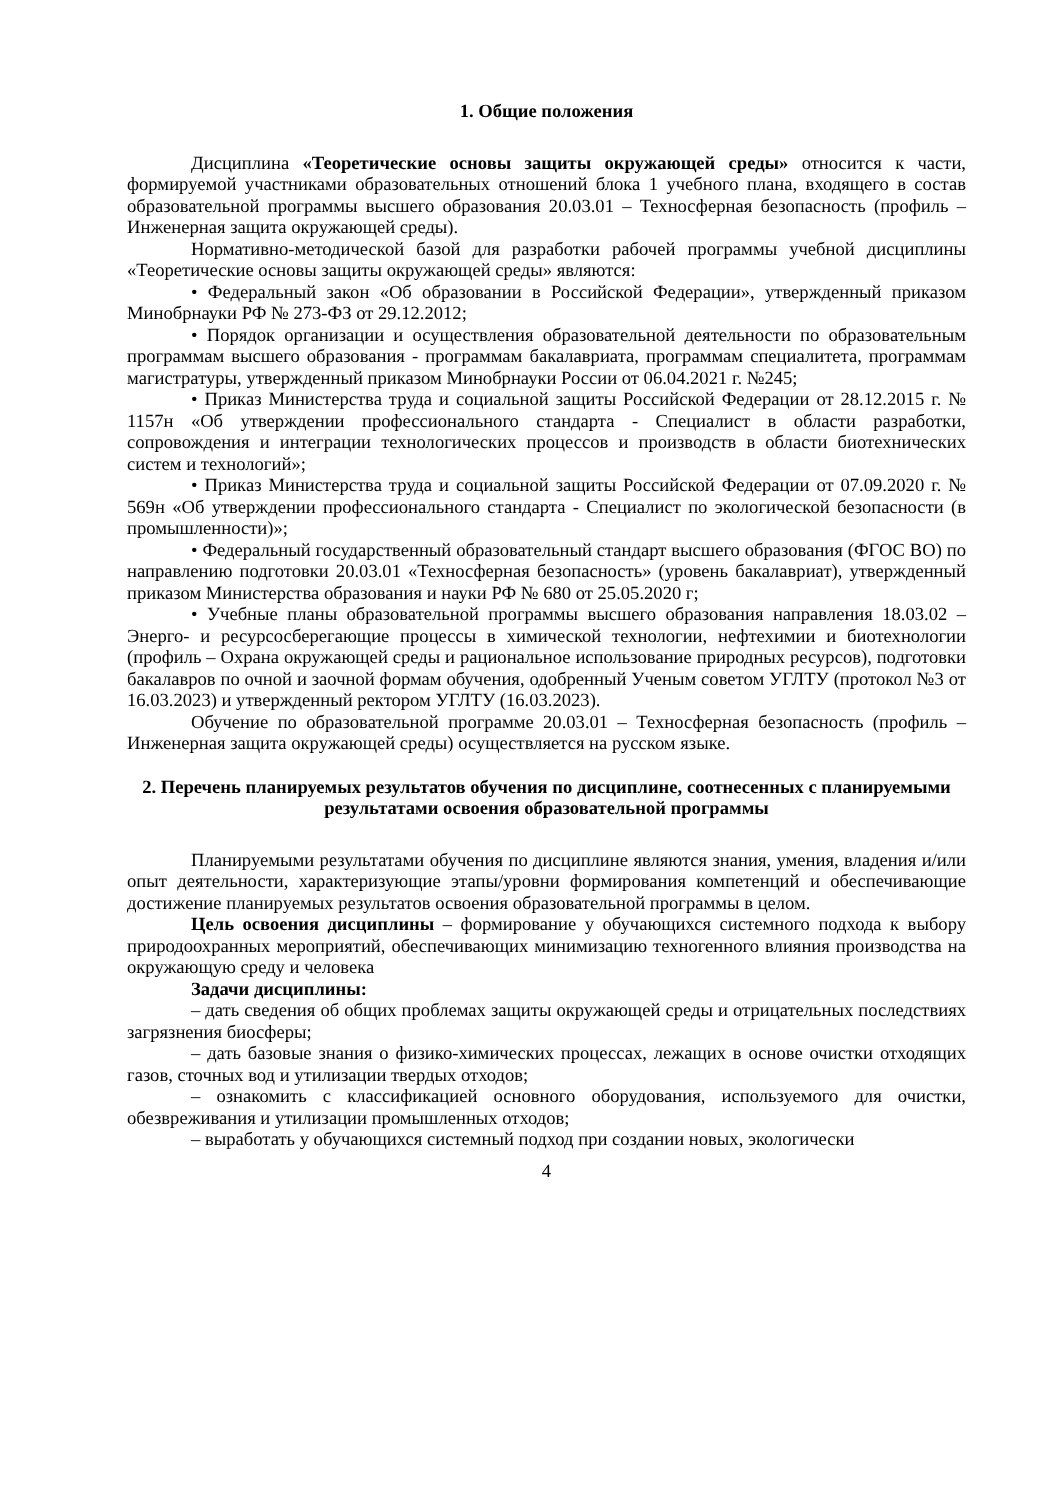1. Общие положения
Дисциплина «Теоретические основы защиты окружающей среды» относится к части, формируемой участниками образовательных отношений блока 1 учебного плана, входящего в состав образовательной программы высшего образования 20.03.01 – Техносферная безопасность (профиль – Инженерная защита окружающей среды).
Нормативно-методической базой для разработки рабочей программы учебной дисциплины «Теоретические основы защиты окружающей среды» являются:
• Федеральный закон «Об образовании в Российской Федерации», утвержденный приказом Минобрнауки РФ № 273-ФЗ от 29.12.2012;
• Порядок организации и осуществления образовательной деятельности по образовательным программам высшего образования - программам бакалавриата, программам специалитета, программам магистратуры, утвержденный приказом Минобрнауки России от 06.04.2021 г. №245;
• Приказ Министерства труда и социальной защиты Российской Федерации от 28.12.2015 г. № 1157н «Об утверждении профессионального стандарта - Специалист в области разработки, сопровождения и интеграции технологических процессов и производств в области биотехнических систем и технологий»;
• Приказ Министерства труда и социальной защиты Российской Федерации от 07.09.2020 г. № 569н «Об утверждении профессионального стандарта - Специалист по экологической безопасности (в промышленности)»;
• Федеральный государственный образовательный стандарт высшего образования (ФГОС ВО) по направлению подготовки 20.03.01 «Техносферная безопасность» (уровень бакалавриат), утвержденный приказом Министерства образования и науки РФ № 680 от 25.05.2020 г;
• Учебные планы образовательной программы высшего образования направления 18.03.02 – Энерго- и ресурсосберегающие процессы в химической технологии, нефтехимии и биотехнологии (профиль – Охрана окружающей среды и рациональное использование природных ресурсов), подготовки бакалавров по очной и заочной формам обучения, одобренный Ученым советом УГЛТУ (протокол №3 от 16.03.2023) и утвержденный ректором УГЛТУ (16.03.2023).
Обучение по образовательной программе 20.03.01 – Техносферная безопасность (профиль – Инженерная защита окружающей среды) осуществляется на русском языке.
2. Перечень планируемых результатов обучения по дисциплине, соотнесенных с планируемыми результатами освоения образовательной программы
Планируемыми результатами обучения по дисциплине являются знания, умения, владения и/или опыт деятельности, характеризующие этапы/уровни формирования компетенций и обеспечивающие достижение планируемых результатов освоения образовательной программы в целом.
Цель освоения дисциплины – формирование у обучающихся системного подхода к выбору природоохранных мероприятий, обеспечивающих минимизацию техногенного влияния производства на окружающую среду и человека
Задачи дисциплины:
– дать сведения об общих проблемах защиты окружающей среды и отрицательных последствиях загрязнения биосферы;
– дать базовые знания о физико-химических процессах, лежащих в основе очистки отходящих газов, сточных вод и утилизации твердых отходов;
– ознакомить с классификацией основного оборудования, используемого для очистки, обезвреживания и утилизации промышленных отходов;
– выработать у обучающихся системный подход при создании новых, экологически
4